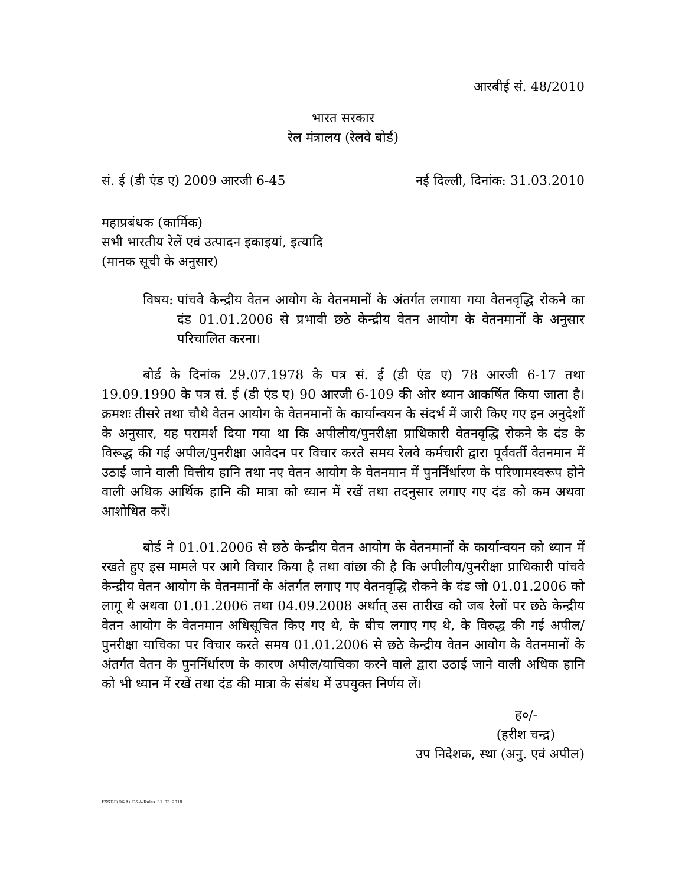आरबीई सं. 48/2010
भारत सरकार
रेल मंत्रालय (रेलवे बोर्ड)
सं. ई (डी एंड ए) 2009 आरजी 6-45 नई दिल्ली, दिनांक: 31.03.2010
महाप्रबंधक (कार्मिक)
सभी भारतीय रेलें एवं उत्पादन इकाइयां, इत्यादि
(मानक सूची के अनुसार)
विषय: पांचवे केन्द्रीय वेतन आयोग के वेतनमानों के अंतर्गत लगाया गया वेतनवृद्धि रोकने का दंड 01.01.2006 से प्रभावी छठे केन्द्रीय वेतन आयोग के वेतनमानों के अनुसार परिचालित करना।
बोर्ड के दिनांक 29.07.1978 के पत्र सं. ई (डी एंड ए) 78 आरजी 6-17 तथा 19.09.1990 के पत्र सं. ई (डी एंड ए) 90 आरजी 6-109 की ओर ध्यान आकर्षित किया जाता है। क्रमशः तीसरे तथा चौथे वेतन आयोग के वेतनमानों के कार्यान्वयन के संदर्भ में जारी किए गए इन अनुदेशों के अनुसार, यह परामर्श दिया गया था कि अपीलीय/पुनरीक्षा प्राधिकारी वेतनवृद्धि रोकने के दंड के विरूद्ध की गई अपील/पुनरीक्षा आवेदन पर विचार करते समय रेलवे कर्मचारी द्वारा पूर्ववर्ती वेतनमान में उठाई जाने वाली वित्तीय हानि तथा नए वेतन आयोग के वेतनमान में पुनर्निर्धारण के परिणामस्वरूप होने वाली अधिक आर्थिक हानि की मात्रा को ध्यान में रखें तथा तदनुसार लगाए गए दंड को कम अथवा आशोधित करें।
बोर्ड ने 01.01.2006 से छठे केन्द्रीय वेतन आयोग के वेतनमानों के कार्यान्वयन को ध्यान में रखते हुए इस मामले पर आगे विचार किया है तथा वांछा की है कि अपीलीय/पुनरीक्षा प्राधिकारी पांचवे केन्द्रीय वेतन आयोग के वेतनमानों के अंतर्गत लगाए गए वेतनवृद्धि रोकने के दंड जो 01.01.2006 को लागू थे अथवा 01.01.2006 तथा 04.09.2008 अर्थात् उस तारीख को जब रेलों पर छठे केन्द्रीय वेतन आयोग के वेतनमान अधिसूचित किए गए थे, के बीच लगाए गए थे, के विरुद्ध की गई अपील/पुनरीक्षा याचिका पर विचार करते समय 01.01.2006 से छठे केन्द्रीय वेतन आयोग के वेतनमानों के अंतर्गत वेतन के पुनर्निर्धारण के कारण अपील/याचिका करने वाले द्वारा उठाई जाने वाली अधिक हानि को भी ध्यान में रखें तथा दंड की मात्रा के संबंध में उपयुक्त निर्णय लें।
ह०/-
(हरीश चन्द्र)
उप निदेशक, स्था (अनु. एवं अपील)
ESST-E(D&A)_D&A-Rules_31_03_2010